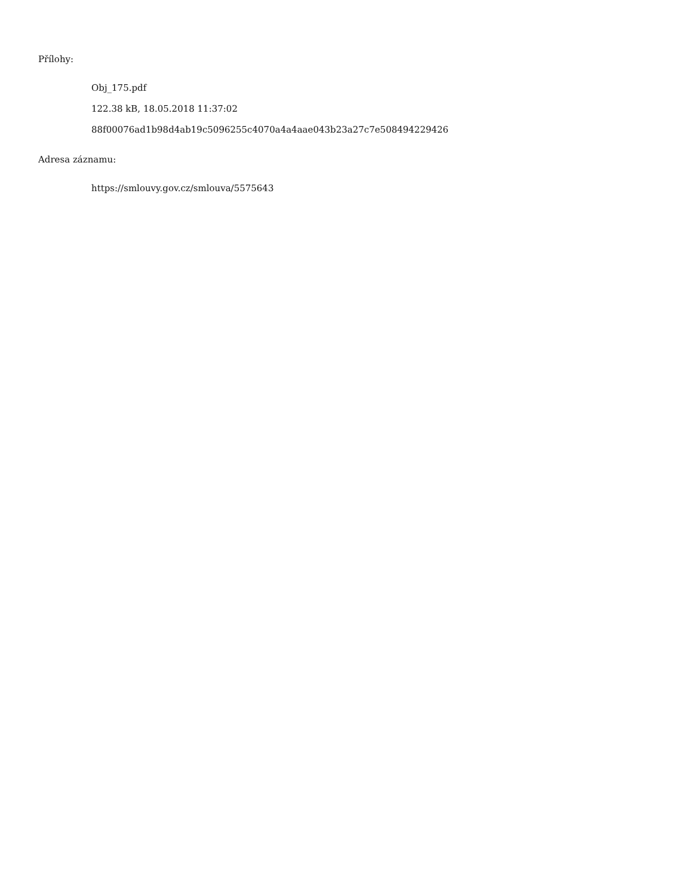Přílohy:
Obj_175.pdf
122.38 kB, 18.05.2018 11:37:02
88f00076ad1b98d4ab19c5096255c4070a4a4aae043b23a27c7e508494229426
Adresa záznamu:
https://smlouvy.gov.cz/smlouva/5575643